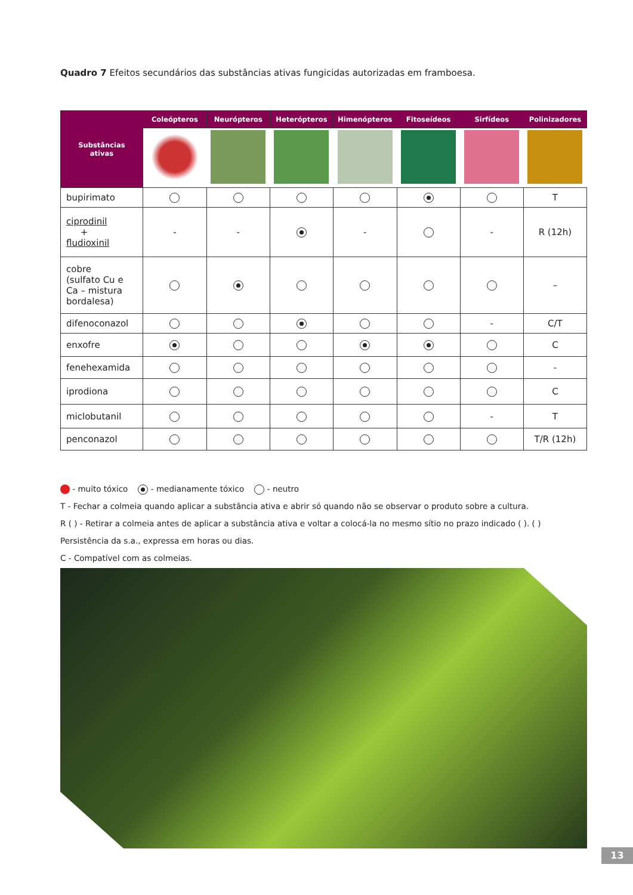Quadro 7 Efeitos secundários das substâncias ativas fungicidas autorizadas em framboesa.
| Substâncias ativas | Coleópteros | Neurópteros | Heterópteros | Himenópteros | Fitoseídeos | Sirfídeos | Polinizadores |
| --- | --- | --- | --- | --- | --- | --- | --- |
| bupirimato | | | | | | | T |
| ciprodinil + fludioxinil | - | - | | - | | - | R (12h) |
| cobre (sulfato Cu e Ca – mistura bordalesa) | | | | | | | – |
| difenoconazol | | | | | | - | C/T |
| enxofre | | | | | | | C |
| fenehexamida | | | | | | | - |
| iprodiona | | | | | | | C |
| miclobutanil | | | | | | - | T |
| penconazol | | | | | | | T/R (12h) |
- muito tóxico - medianamente tóxico - neutro
T - Fechar a colmeia quando aplicar a substância ativa e abrir só quando não se observar o produto sobre a cultura.
R ( ) - Retirar a colmeia antes de aplicar a substância ativa e voltar a colocá-la no mesmo sítio no prazo indicado ( ). ( ) Persistência da s.a., expressa em horas ou dias.
C - Compatível com as colmeias.
13